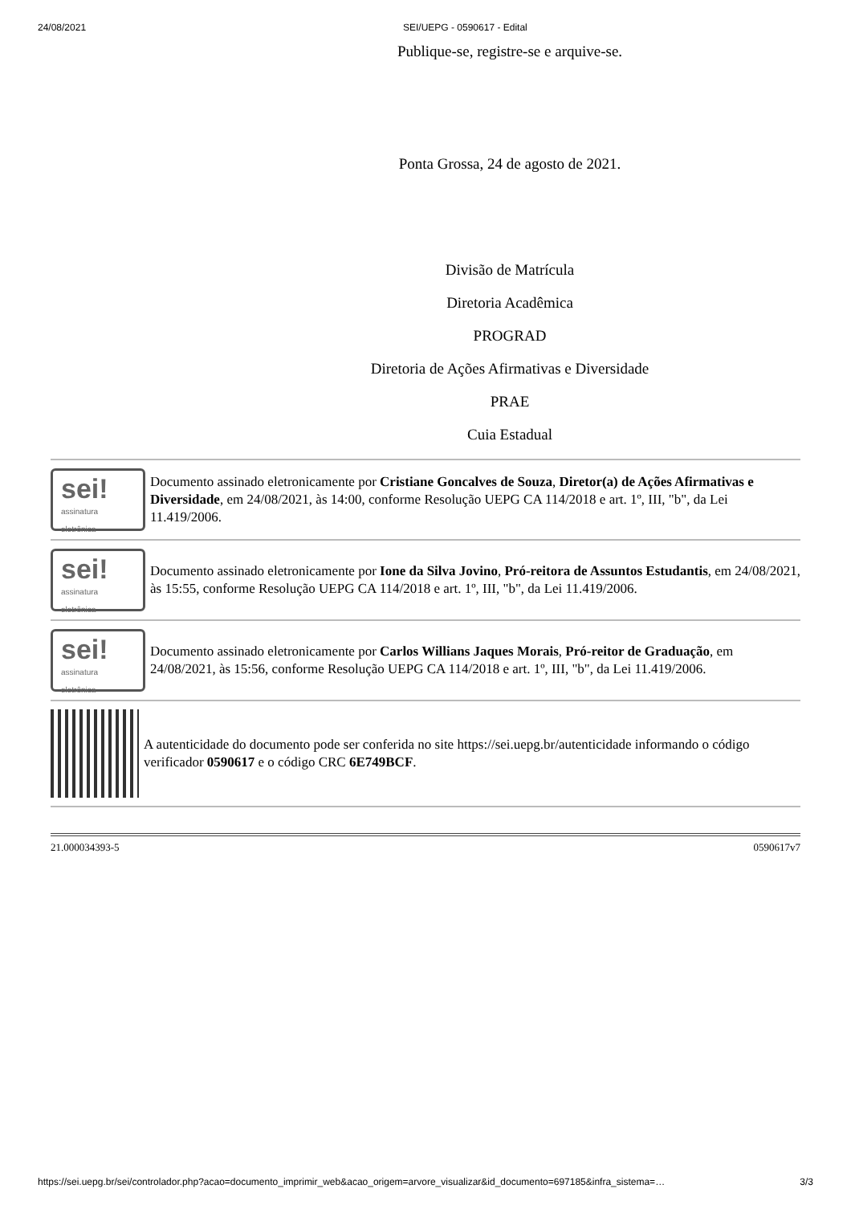24/08/2021 SEI/UEPG - 0590617 - Edital
Publique-se, registre-se e arquive-se.
Ponta Grossa, 24 de agosto de 2021.
Divisão de Matrícula
Diretoria Acadêmica
PROGRAD
Diretoria de Ações Afirmativas e Diversidade
PRAE
Cuia Estadual
sei!
assinatura eletrônica
Documento assinado eletronicamente por Cristiane Goncalves de Souza, Diretor(a) de Ações Afirmativas e Diversidade, em 24/08/2021, às 14:00, conforme Resolução UEPG CA 114/2018 e art. 1º, III, "b", da Lei 11.419/2006.
sei!
assinatura eletrônica
Documento assinado eletronicamente por Ione da Silva Jovino, Pró-reitora de Assuntos Estudantis, em 24/08/2021, às 15:55, conforme Resolução UEPG CA 114/2018 e art. 1º, III, "b", da Lei 11.419/2006.
sei!
assinatura eletrônica
Documento assinado eletronicamente por Carlos Willians Jaques Morais, Pró-reitor de Graduação, em 24/08/2021, às 15:56, conforme Resolução UEPG CA 114/2018 e art. 1º, III, "b", da Lei 11.419/2006.
A autenticidade do documento pode ser conferida no site https://sei.uepg.br/autenticidade informando o código verificador 0590617 e o código CRC 6E749BCF.
21.000034393-5 0590617v7
https://sei.uepg.br/sei/controlador.php?acao=documento_imprimir_web&acao_origem=arvore_visualizar&id_documento=697185&infra_sistema=… 3/3